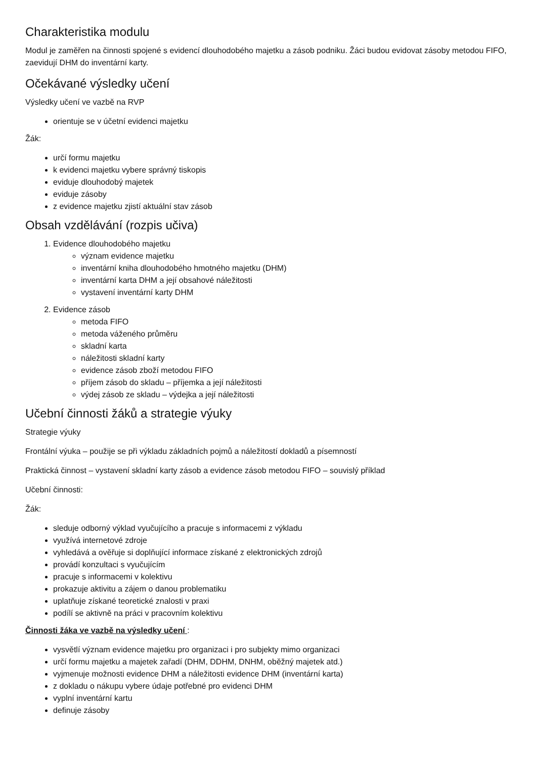Charakteristika modulu
Modul je zaměřen na činnosti spojené s evidencí dlouhodobého majetku a zásob podniku. Žáci budou evidovat zásoby metodou FIFO, zaevidují DHM do inventární karty.
Očekávané výsledky učení
Výsledky učení ve vazbě na RVP
orientuje se v účetní evidenci majetku
Žák:
určí formu majetku
k evidenci majetku vybere správný tiskopis
eviduje dlouhodobý majetek
eviduje zásoby
z evidence majetku zjistí aktuální stav zásob
Obsah vzdělávání (rozpis učiva)
1. Evidence dlouhodobého majetku
význam evidence majetku
inventární kniha dlouhodobého hmotného majetku (DHM)
inventární karta DHM a její obsahové náležitosti
vystavení inventární karty DHM
2. Evidence zásob
metoda FIFO
metoda váženého průměru
skladní karta
náležitosti skladní karty
evidence zásob zboží metodou FIFO
příjem zásob do skladu – příjemka a její náležitosti
výdej zásob ze skladu – výdejka a její náležitosti
Učební činnosti žáků a strategie výuky
Strategie výuky
Frontální výuka – použije se při výkladu základních pojmů a náležitostí dokladů a písemností
Praktická činnost – vystavení skladní karty zásob a evidence zásob metodou FIFO – souvislý příklad
Učební činnosti:
Žák:
sleduje odborný výklad vyučujícího a pracuje s informacemi z výkladu
využívá internetové zdroje
vyhledává a ověřuje si doplňující informace získané z elektronických zdrojů
provádí konzultaci s vyučujícím
pracuje s informacemi v kolektivu
prokazuje aktivitu a zájem o danou problematiku
uplatňuje získané teoretické znalosti v praxi
podílí se aktivně na práci v pracovním kolektivu
Činnosti žáka ve vazbě na výsledky učení :
vysvětlí význam evidence majetku pro organizaci i pro subjekty mimo organizaci
určí formu majetku a majetek zařadí (DHM, DDHM, DNHM, oběžný majetek atd.)
vyjmenuje možnosti evidence DHM a náležitosti evidence DHM (inventární karta)
z dokladu o nákupu vybere údaje potřebné pro evidenci DHM
vyplní inventární kartu
definuje zásoby